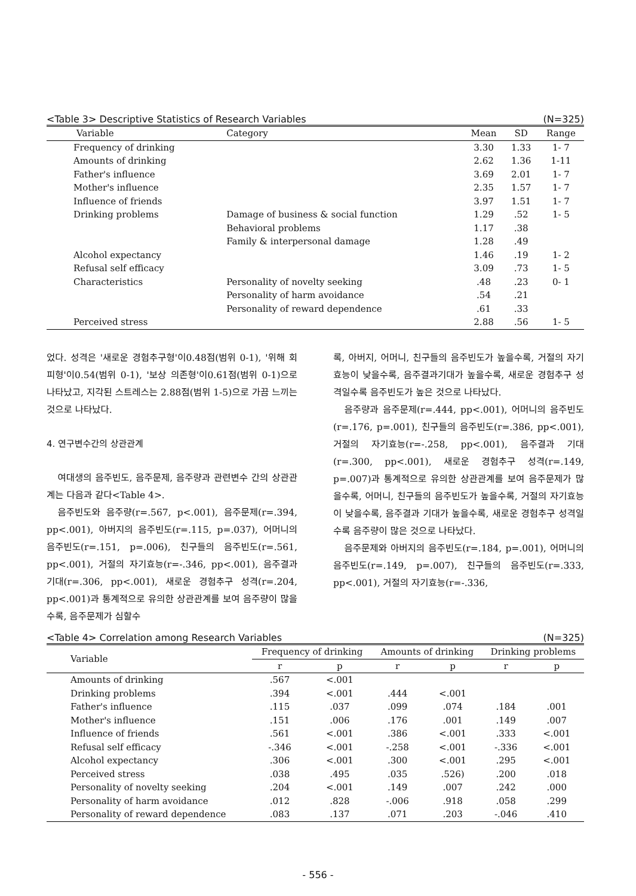<Table 3> Descriptive Statistics of Research Variables (N=325)
| Variable | Category | Mean | SD | Range |
| --- | --- | --- | --- | --- |
| Frequency of drinking | | 3.30 | 1.33 | 1- 7 |
| Amounts of drinking | | 2.62 | 1.36 | 1-11 |
| Father's influence | | 3.69 | 2.01 | 1- 7 |
| Mother's influence | | 2.35 | 1.57 | 1- 7 |
| Influence of friends | | 3.97 | 1.51 | 1- 7 |
| Drinking problems | Damage of business & social function | 1.29 | .52 | 1- 5 |
| | Behavioral problems | 1.17 | .38 | |
| | Family & interpersonal damage | 1.28 | .49 | |
| Alcohol expectancy | | 1.46 | .19 | 1- 2 |
| Refusal self efficacy | | 3.09 | .73 | 1- 5 |
| Characteristics | Personality of novelty seeking | .48 | .23 | 0- 1 |
| | Personality of harm avoidance | .54 | .21 | |
| | Personality of reward dependence | .61 | .33 | |
| Perceived stress | | 2.88 | .56 | 1- 5 |
었다. 성격은 '새로운 경험추구형'이0.48점(범위 0-1), '위해 회피형'이0.54(범위 0-1), '보상 의존형'이0.61점(범위 0-1)으로 나타났고, 지각된 스트레스는 2.88점(범위 1-5)으로 가끔 느끼는 것으로 나타났다.
4. 연구변수간의 상관관계
여대생의 음주빈도, 음주문제, 음주량과 관련변수 간의 상관관계는 다음과 같다<Table 4>.
음주빈도와 음주량(r=.567, p<.001), 음주문제(r=.394, pp<.001), 아버지의 음주빈도(r=.115, p=.037), 어머니의 음주빈도(r=.151, p=.006), 친구들의 음주빈도(r=.561, pp<.001), 거절의 자기효능(r=-.346, pp<.001), 음주결과 기대(r=.306, pp<.001), 새로운 경험추구 성격(r=.204, pp<.001)과 통계적으로 유의한 상관관계를 보여 음주량이 많을수록, 음주문제가 심할수
록, 아버지, 어머니, 친구들의 음주빈도가 높을수록, 거절의 자기효능이 낮을수록, 음주결과기대가 높을수록, 새로운 경험추구 성격일수록 음주빈도가 높은 것으로 나타났다.
음주량과 음주문제(r=.444, pp<.001), 어머니의 음주빈도(r=.176, p=.001), 친구들의 음주빈도(r=.386, pp<.001), 거절의 자기효능(r=-.258, pp<.001), 음주결과 기대(r=.300, pp<.001), 새로운 경험추구 성격(r=.149, p=.007)과 통계적으로 유의한 상관관계를 보여 음주문제가 많을수록, 어머니, 친구들의 음주빈도가 높을수록, 거절의 자기효능이 낮을수록, 음주결과 기대가 높을수록, 새로운 경험추구 성격일수록 음주량이 많은 것으로 나타났다.
음주문제와 아버지의 음주빈도(r=.184, p=.001), 어머니의 음주빈도(r=.149, p=.007), 친구들의 음주빈도(r=.333, pp<.001), 거절의 자기효능(r=-.336,
<Table 4> Correlation among Research Variables (N=325)
| Variable | Frequency of drinking | | Amounts of drinking | | Drinking problems | |
| --- | --- | --- | --- | --- | --- | --- |
| | r | p | r | p | r | p |
| Amounts of drinking | .567 | <.001 | | | | |
| Drinking problems | .394 | <.001 | .444 | <.001 | | |
| Father's influence | .115 | .037 | .099 | .074 | .184 | .001 |
| Mother's influence | .151 | .006 | .176 | .001 | .149 | .007 |
| Influence of friends | .561 | <.001 | .386 | <.001 | .333 | <.001 |
| Refusal self efficacy | -.346 | <.001 | -.258 | <.001 | -.336 | <.001 |
| Alcohol expectancy | .306 | <.001 | .300 | <.001 | .295 | <.001 |
| Perceived stress | .038 | .495 | .035 | .526) | .200 | .018 |
| Personality of novelty seeking | .204 | <.001 | .149 | .007 | .242 | .000 |
| Personality of harm avoidance | .012 | .828 | -.006 | .918 | .058 | .299 |
| Personality of reward dependence | .083 | .137 | .071 | .203 | -.046 | .410 |
- 556 -